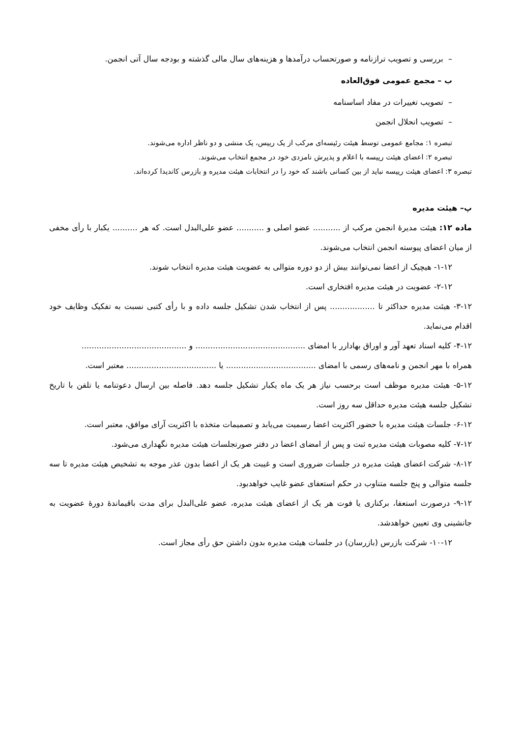– بررسی و تصویب ترازنامه و صورتحساب درآمدها و هزینه‌های سال مالی گذشته و بودجه سال آتی انجمن.
ب – مجمع عمومی فوق‌العاده
– تصویب تغییرات در مفاد اساسنامه
– تصویب انحلال انجمن
تبصره ۱: مجامع عمومی توسط هیئت رئیسه‌ای مرکب از یک رییس، یک منشی و دو ناظر اداره می‌شوند.
تبصره ۲: اعضای هیئت رییسه با اعلام و پذیرش نامزدی خود در مجمع انتخاب می‌شوند.
تبصره ۳: اعضای هیئت رییسه نباید از بین کسانی باشند که خود را در انتخابات هیئت مدیره و بازرس کاندیدا کرده‌اند.
پ– هیئت مدیره
ماده ۱۲: هیئت مدیرهٔ انجمن مرکب از ........... عضو اصلی و ........... عضو علی‌البدل است. که هر .......... یکبار با رأی مخفی از میان اعضای پیوسته انجمن انتخاب می‌شوند.
۱-۱۲- هیچیک از اعضا نمی‌توانند بیش از دو دوره متوالی به عضویت هیئت مدیره انتخاب شوند.
۲-۱۲- عضویت در هیئت مدیره افتخاری است.
۳-۱۲- هیئت مدیره حداکثر تا .................. پس از انتخاب شدن تشکیل جلسه داده و با رأی کتبی نسبت به تفکیک وظایف خود اقدام می‌نماید.
۴-۱۲- کلیه اسناد تعهد آور و اوراق بهادارر با امضای ............................................ و ..........................................
همراه با مهر انجمن و نامه‌های رسمی با امضای .................................... یا .................................... معتبر است.
۵-۱۲- هیئت مدیره موظف است برحسب نیاز هر یک ماه یکبار تشکیل جلسه دهد. فاصله بین ارسال دعوتنامه یا تلفن با تاریخ تشکیل جلسه هیئت مدیره حداقل سه روز است.
۶-۱۲- جلسات هیئت مدیره با حضور اکثریت اعضا رسمیت می‌یابد و تصمیمات متخذه با اکثریت آرای موافق، معتبر است.
۷-۱۲- کلیه مصوبات هیئت مدیره ثبت و پس از امضای اعضا در دفتر صورتجلسات هیئت مدیره نگهداری می‌شود.
۸-۱۲- شرکت اعضای هیئت مدیره در جلسات ضروری است و غیبت هر یک از اعضا بدون عذر موجه به تشخیص هیئت مدیره تا سه جلسه متوالی و پنج جلسه متناوب در حکم استعفای عضو غایب خواهدبود.
۹-۱۲- درصورت استعفا، برکناری یا فوت هر یک از اعضای هیئت مدیره، عضو علی‌البدل برای مدت باقیماندهٔ دورهٔ عضویت به جانشینی وی تعیین خواهدشد.
۱۰-۱۲- شرکت بازرس (بازرسان) در جلسات هیئت مدیره بدون داشتن حق رأی مجاز است.